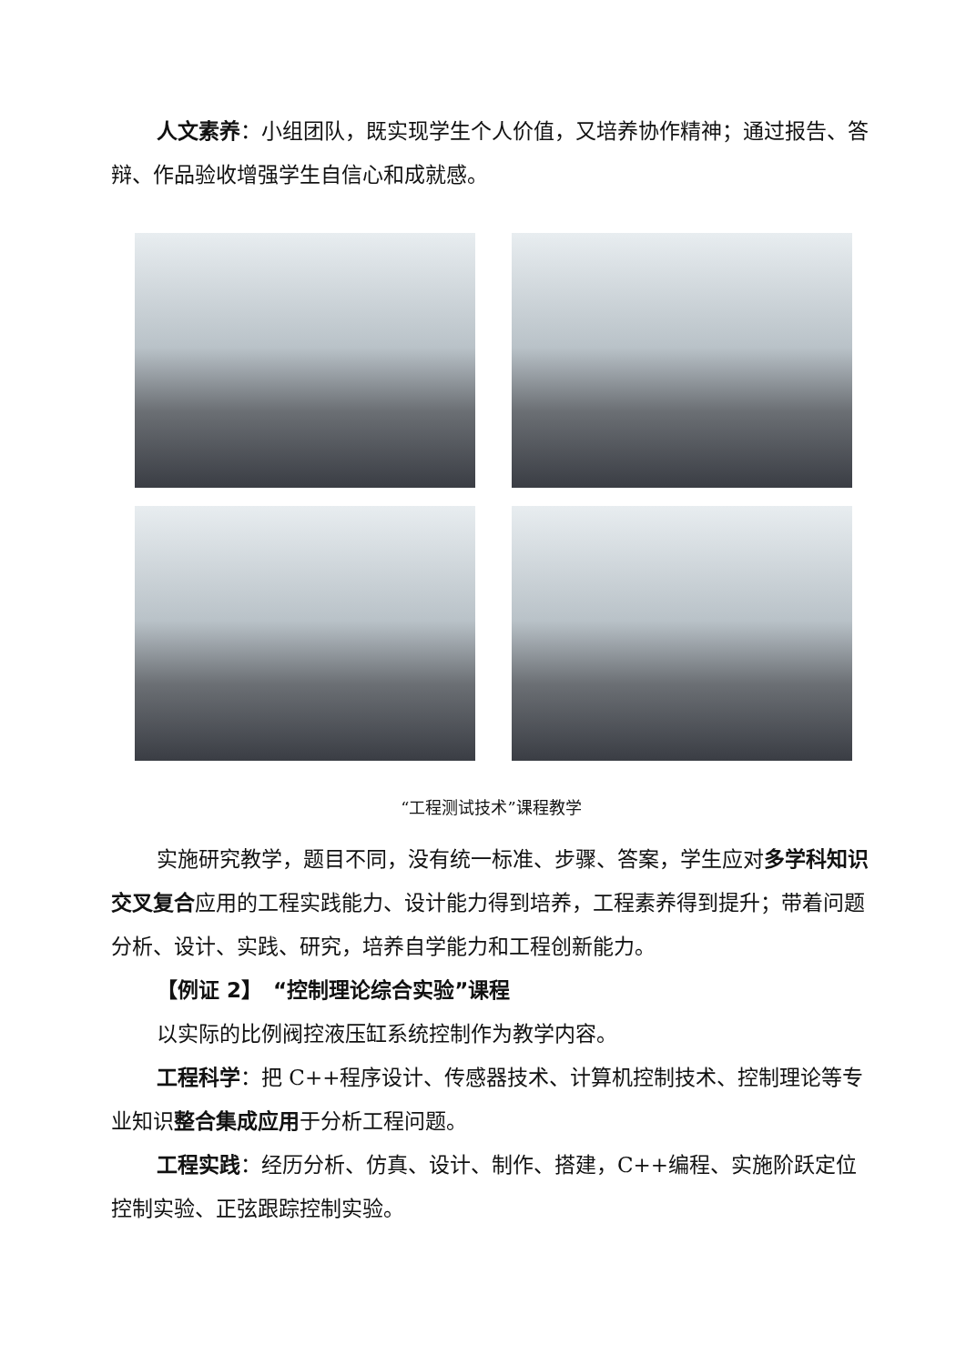人文素养：小组团队，既实现学生个人价值，又培养协作精神；通过报告、答辩、作品验收增强学生自信心和成就感。
“工程测试技术”课程教学
实施研究教学，题目不同，没有统一标准、步骤、答案，学生应对多学科知识交叉复合应用的工程实践能力、设计能力得到培养，工程素养得到提升；带着问题分析、设计、实践、研究，培养自学能力和工程创新能力。
【例证 2】　“控制理论综合实验”课程
以实际的比例阀控液压缸系统控制作为教学内容。
工程科学：把 C++程序设计、传感器技术、计算机控制技术、控制理论等专业知识整合集成应用于分析工程问题。
工程实践：经历分析、仿真、设计、制作、搭建，C++编程、实施阶跃定位控制实验、正弦跟踪控制实验。